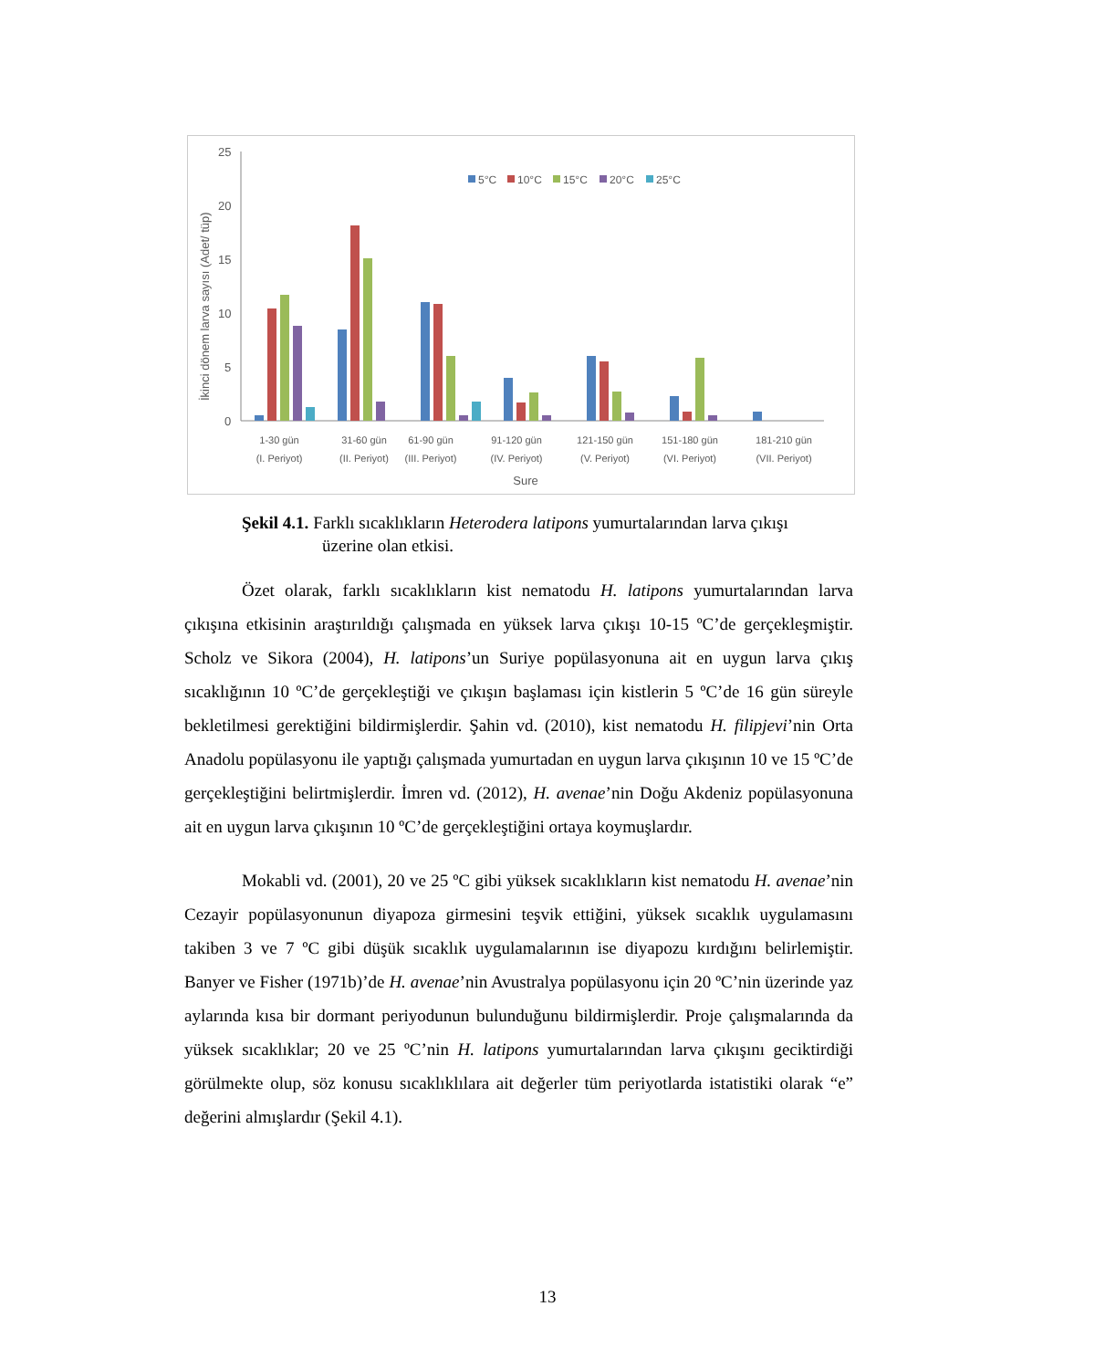İkinci dönem larva sayısı (Adet/ tüp)
0
5
10
15
20
25
5°C
10°C
15°C
20°C
25°C
1-30 gün
(I. Periyot)
31-60 gün
(II. Periyot)
61-90 gün
(III. Periyot)
91-120 gün
(IV. Periyot)
121-150 gün
(V. Periyot)
151-180 gün
(VI. Periyot)
181-210 gün
(VII. Periyot)
Sure
Şekil 4.1. Farklı sıcaklıkların Heterodera latipons yumurtalarından larva çıkışı
üzerine olan etkisi.
Özet olarak, farklı sıcaklıkların kist nematodu H. latipons yumurtalarından larva çıkışına etkisinin araştırıldığı çalışmada en yüksek larva çıkışı 10-15 ºC’de gerçekleşmiştir. Scholz ve Sikora (2004), H. latipons’un Suriye popülasyonuna ait en uygun larva çıkış sıcaklığının 10 ºC’de gerçekleştiği ve çıkışın başlaması için kistlerin 5 ºC’de 16 gün süreyle bekletilmesi gerektiğini bildirmişlerdir. Şahin vd. (2010), kist nematodu H. filipjevi’nin Orta Anadolu popülasyonu ile yaptığı çalışmada yumurtadan en uygun larva çıkışının 10 ve 15 ºC’de gerçekleştiğini belirtmişlerdir. İmren vd. (2012), H. avenae’nin Doğu Akdeniz popülasyonuna ait en uygun larva çıkışının 10 ºC’de gerçekleştiğini ortaya koymuşlardır.
Mokabli vd. (2001), 20 ve 25 ºC gibi yüksek sıcaklıkların kist nematodu H. avenae’nin Cezayir popülasyonunun diyapoza girmesini teşvik ettiğini, yüksek sıcaklık uygulamasını takiben 3 ve 7 ºC gibi düşük sıcaklık uygulamalarının ise diyapozu kırdığını belirlemiştir. Banyer ve Fisher (1971b)’de H. avenae’nin Avustralya popülasyonu için 20 ºC’nin üzerinde yaz aylarında kısa bir dormant periyodunun bulunduğunu bildirmişlerdir. Proje çalışmalarında da yüksek sıcaklıklar; 20 ve 25 ºC’nin H. latipons yumurtalarından larva çıkışını geciktirdiği görülmekte olup, söz konusu sıcaklıklılara ait değerler tüm periyotlarda istatistiki olarak “e” değerini almışlardır (Şekil 4.1).
13